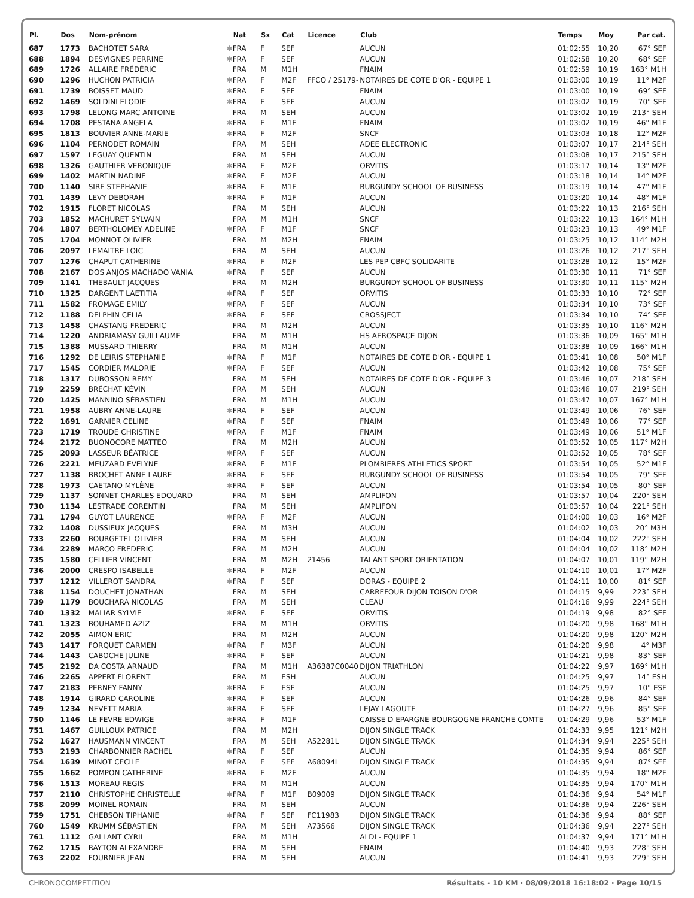| Pl. | Dos | Nom-prénom | | Nat | Sx | Cat | Licence | Club | Temps | Moy | Par cat. |
| --- | --- | --- | --- | --- | --- | --- | --- | --- | --- | --- | --- |
| 687 | 1773 | BACHOTET SARA | ✱ | FRA | F | SEF | | AUCUN | 01:02:55 | 10,20 | 67° SEF |
| 688 | 1894 | DESVIGNES PERRINE | ✱ | FRA | F | SEF | | AUCUN | 01:02:58 | 10,20 | 68° SEF |
| 689 | 1726 | ALLAIRE FRÉDÉRIC | | FRA | M | M1H | | FNAIM | 01:02:59 | 10,19 | 163° M1H |
| 690 | 1296 | HUCHON PATRICIA | ✱ | FRA | F | M2F | FFCO / 25179- | NOTAIRES DE COTE D'OR - EQUIPE 1 | 01:03:00 | 10,19 | 11° M2F |
| 691 | 1739 | BOISSET MAUD | ✱ | FRA | F | SEF | | FNAIM | 01:03:00 | 10,19 | 69° SEF |
| 692 | 1469 | SOLDINI ELODIE | ✱ | FRA | F | SEF | | AUCUN | 01:03:02 | 10,19 | 70° SEF |
| 693 | 1798 | LELONG MARC ANTOINE | | FRA | M | SEH | | AUCUN | 01:03:02 | 10,19 | 213° SEH |
| 694 | 1708 | PESTANA ANGELA | ✱ | FRA | F | M1F | | FNAIM | 01:03:02 | 10,19 | 46° M1F |
| 695 | 1813 | BOUVIER ANNE-MARIE | ✱ | FRA | F | M2F | | SNCF | 01:03:03 | 10,18 | 12° M2F |
| 696 | 1104 | PERNODET ROMAIN | | FRA | M | SEH | | ADEE ELECTRONIC | 01:03:07 | 10,17 | 214° SEH |
| 697 | 1597 | LEGUAY QUENTIN | | FRA | M | SEH | | AUCUN | 01:03:08 | 10,17 | 215° SEH |
| 698 | 1326 | GAUTHIER VERONIQUE | ✱ | FRA | F | M2F | | ORVITIS | 01:03:17 | 10,14 | 13° M2F |
| 699 | 1402 | MARTIN NADINE | ✱ | FRA | F | M2F | | AUCUN | 01:03:18 | 10,14 | 14° M2F |
| 700 | 1140 | SIRE STEPHANIE | ✱ | FRA | F | M1F | | BURGUNDY SCHOOL OF BUSINESS | 01:03:19 | 10,14 | 47° M1F |
| 701 | 1439 | LEVY DEBORAH | ✱ | FRA | F | M1F | | AUCUN | 01:03:20 | 10,14 | 48° M1F |
| 702 | 1915 | FLORET NICOLAS | | FRA | M | SEH | | AUCUN | 01:03:22 | 10,13 | 216° SEH |
| 703 | 1852 | MACHURET SYLVAIN | | FRA | M | M1H | | SNCF | 01:03:22 | 10,13 | 164° M1H |
| 704 | 1807 | BERTHOLOMEY ADELINE | ✱ | FRA | F | M1F | | SNCF | 01:03:23 | 10,13 | 49° M1F |
| 705 | 1704 | MONNOT OLIVIER | | FRA | M | M2H | | FNAIM | 01:03:25 | 10,12 | 114° M2H |
| 706 | 2097 | LEMAITRE LOIC | | FRA | M | SEH | | AUCUN | 01:03:26 | 10,12 | 217° SEH |
| 707 | 1276 | CHAPUT CATHERINE | ✱ | FRA | F | M2F | | LES PEP CBFC SOLIDARITE | 01:03:28 | 10,12 | 15° M2F |
| 708 | 2167 | DOS ANJOS MACHADO VANIA | ✱ | FRA | F | SEF | | AUCUN | 01:03:30 | 10,11 | 71° SEF |
| 709 | 1141 | THEBAULT JACQUES | | FRA | M | M2H | | BURGUNDY SCHOOL OF BUSINESS | 01:03:30 | 10,11 | 115° M2H |
| 710 | 1325 | DARGENT LAETITIA | ✱ | FRA | F | SEF | | ORVITIS | 01:03:33 | 10,10 | 72° SEF |
| 711 | 1582 | FROMAGE EMILY | ✱ | FRA | F | SEF | | AUCUN | 01:03:34 | 10,10 | 73° SEF |
| 712 | 1188 | DELPHIN CELIA | ✱ | FRA | F | SEF | | CROSSJECT | 01:03:34 | 10,10 | 74° SEF |
| 713 | 1458 | CHASTANG FREDERIC | | FRA | M | M2H | | AUCUN | 01:03:35 | 10,10 | 116° M2H |
| 714 | 1220 | ANDRIAMASY GUILLAUME | | FRA | M | M1H | | HS AEROSPACE DIJON | 01:03:36 | 10,09 | 165° M1H |
| 715 | 1388 | MUSSARD THIERRY | | FRA | M | M1H | | AUCUN | 01:03:38 | 10,09 | 166° M1H |
| 716 | 1292 | DE LEIRIS STEPHANIE | ✱ | FRA | F | M1F | | NOTAIRES DE COTE D'OR - EQUIPE 1 | 01:03:41 | 10,08 | 50° M1F |
| 717 | 1545 | CORDIER MALORIE | ✱ | FRA | F | SEF | | AUCUN | 01:03:42 | 10,08 | 75° SEF |
| 718 | 1317 | DUBOSSON REMY | | FRA | M | SEH | | NOTAIRES DE COTE D'OR - EQUIPE 3 | 01:03:46 | 10,07 | 218° SEH |
| 719 | 2259 | BRÉCHAT KÉVIN | | FRA | M | SEH | | AUCUN | 01:03:46 | 10,07 | 219° SEH |
| 720 | 1425 | MANNINO SÉBASTIEN | | FRA | M | M1H | | AUCUN | 01:03:47 | 10,07 | 167° M1H |
| 721 | 1958 | AUBRY ANNE-LAURE | ✱ | FRA | F | SEF | | AUCUN | 01:03:49 | 10,06 | 76° SEF |
| 722 | 1691 | GARNIER CELINE | ✱ | FRA | F | SEF | | FNAIM | 01:03:49 | 10,06 | 77° SEF |
| 723 | 1719 | TROUDE CHRISTINE | ✱ | FRA | F | M1F | | FNAIM | 01:03:49 | 10,06 | 51° M1F |
| 724 | 2172 | BUONOCORE MATTEO | | FRA | M | M2H | | AUCUN | 01:03:52 | 10,05 | 117° M2H |
| 725 | 2093 | LASSEUR BÉATRICE | ✱ | FRA | F | SEF | | AUCUN | 01:03:52 | 10,05 | 78° SEF |
| 726 | 2221 | MEUZARD EVELYNE | ✱ | FRA | F | M1F | | PLOMBIERES ATHLETICS SPORT | 01:03:54 | 10,05 | 52° M1F |
| 727 | 1138 | BROCHET ANNE LAURE | ✱ | FRA | F | SEF | | BURGUNDY SCHOOL OF BUSINESS | 01:03:54 | 10,05 | 79° SEF |
| 728 | 1973 | CAETANO MYLÈNE | ✱ | FRA | F | SEF | | AUCUN | 01:03:54 | 10,05 | 80° SEF |
| 729 | 1137 | SONNET CHARLES EDOUARD | | FRA | M | SEH | | AMPLIFON | 01:03:57 | 10,04 | 220° SEH |
| 730 | 1134 | LESTRADE CORENTIN | | FRA | M | SEH | | AMPLIFON | 01:03:57 | 10,04 | 221° SEH |
| 731 | 1794 | GUYOT LAURENCE | ✱ | FRA | F | M2F | | AUCUN | 01:04:00 | 10,03 | 16° M2F |
| 732 | 1408 | DUSSIEUX JACQUES | | FRA | M | M3H | | AUCUN | 01:04:02 | 10,03 | 20° M3H |
| 733 | 2260 | BOURGETEL OLIVIER | | FRA | M | SEH | | AUCUN | 01:04:04 | 10,02 | 222° SEH |
| 734 | 2289 | MARCO FREDERIC | | FRA | M | M2H | | AUCUN | 01:04:04 | 10,02 | 118° M2H |
| 735 | 1580 | CELLIER VINCENT | | FRA | M | M2H | 21456 | TALANT SPORT ORIENTATION | 01:04:07 | 10,01 | 119° M2H |
| 736 | 2000 | CRESPO ISABELLE | ✱ | FRA | F | M2F | | AUCUN | 01:04:10 | 10,01 | 17° M2F |
| 737 | 1212 | VILLEROT SANDRA | ✱ | FRA | F | SEF | | DORAS - EQUIPE 2 | 01:04:11 | 10,00 | 81° SEF |
| 738 | 1154 | DOUCHET JONATHAN | | FRA | M | SEH | | CARREFOUR DIJON TOISON D'OR | 01:04:15 | 9,99 | 223° SEH |
| 739 | 1179 | BOUCHARA NICOLAS | | FRA | M | SEH | | CLEAU | 01:04:16 | 9,99 | 224° SEH |
| 740 | 1332 | MALIAR SYLVIE | ✱ | FRA | F | SEF | | ORVITIS | 01:04:19 | 9,98 | 82° SEF |
| 741 | 1323 | BOUHAMED AZIZ | | FRA | M | M1H | | ORVITIS | 01:04:20 | 9,98 | 168° M1H |
| 742 | 2055 | AIMON ERIC | | FRA | M | M2H | | AUCUN | 01:04:20 | 9,98 | 120° M2H |
| 743 | 1417 | FORQUET CARMEN | ✱ | FRA | F | M3F | | AUCUN | 01:04:20 | 9,98 | 4° M3F |
| 744 | 1443 | CABOCHE JULINE | ✱ | FRA | F | SEF | | AUCUN | 01:04:21 | 9,98 | 83° SEF |
| 745 | 2192 | DA COSTA ARNAUD | | FRA | M | M1H | A36387C0040 | DIJON TRIATHLON | 01:04:22 | 9,97 | 169° M1H |
| 746 | 2265 | APPERT FLORENT | | FRA | M | ESH | | AUCUN | 01:04:25 | 9,97 | 14° ESH |
| 747 | 2183 | PERNEY FANNY | ✱ | FRA | F | ESF | | AUCUN | 01:04:25 | 9,97 | 10° ESF |
| 748 | 1914 | GIRARD CAROLINE | ✱ | FRA | F | SEF | | AUCUN | 01:04:26 | 9,96 | 84° SEF |
| 749 | 1234 | NEVETT MARIA | ✱ | FRA | F | SEF | | LEJAY LAGOUTE | 01:04:27 | 9,96 | 85° SEF |
| 750 | 1146 | LE FEVRE EDWIGE | ✱ | FRA | F | M1F | | CAISSE D EPARGNE BOURGOGNE FRANCHE COMTE | 01:04:29 | 9,96 | 53° M1F |
| 751 | 1467 | GUILLOUX PATRICE | | FRA | M | M2H | | DIJON SINGLE TRACK | 01:04:33 | 9,95 | 121° M2H |
| 752 | 1627 | HAUSMANN VINCENT | | FRA | M | SEH | A52281L | DIJON SINGLE TRACK | 01:04:34 | 9,94 | 225° SEH |
| 753 | 2193 | CHARBONNIER RACHEL | ✱ | FRA | F | SEF | | AUCUN | 01:04:35 | 9,94 | 86° SEF |
| 754 | 1639 | MINOT CECILE | ✱ | FRA | F | SEF | A68094L | DIJON SINGLE TRACK | 01:04:35 | 9,94 | 87° SEF |
| 755 | 1662 | POMPON CATHERINE | ✱ | FRA | F | M2F | | AUCUN | 01:04:35 | 9,94 | 18° M2F |
| 756 | 1513 | MOREAU REGIS | | FRA | M | M1H | | AUCUN | 01:04:35 | 9,94 | 170° M1H |
| 757 | 2110 | CHRISTOPHE CHRISTELLE | ✱ | FRA | F | M1F | B09009 | DIJON SINGLE TRACK | 01:04:36 | 9,94 | 54° M1F |
| 758 | 2099 | MOINEL ROMAIN | | FRA | M | SEH | | AUCUN | 01:04:36 | 9,94 | 226° SEH |
| 759 | 1751 | CHEBSON TIPHANIE | ✱ | FRA | F | SEF | FC11983 | DIJON SINGLE TRACK | 01:04:36 | 9,94 | 88° SEF |
| 760 | 1549 | KRUMM SÉBASTIEN | | FRA | M | SEH | A73566 | DIJON SINGLE TRACK | 01:04:36 | 9,94 | 227° SEH |
| 761 | 1112 | GALLANT CYRIL | | FRA | M | M1H | | ALDI - EQUIPE 1 | 01:04:37 | 9,94 | 171° M1H |
| 762 | 1715 | RAYTON ALEXANDRE | | FRA | M | SEH | | FNAIM | 01:04:40 | 9,93 | 228° SEH |
| 763 | 2202 | FOURNIER JEAN | | FRA | M | SEH | | AUCUN | 01:04:41 | 9,93 | 229° SEH |
CHRONOCOMPETITION Résultats - 10 KM · 08/09/2018 16:18:02 · Page 10/15